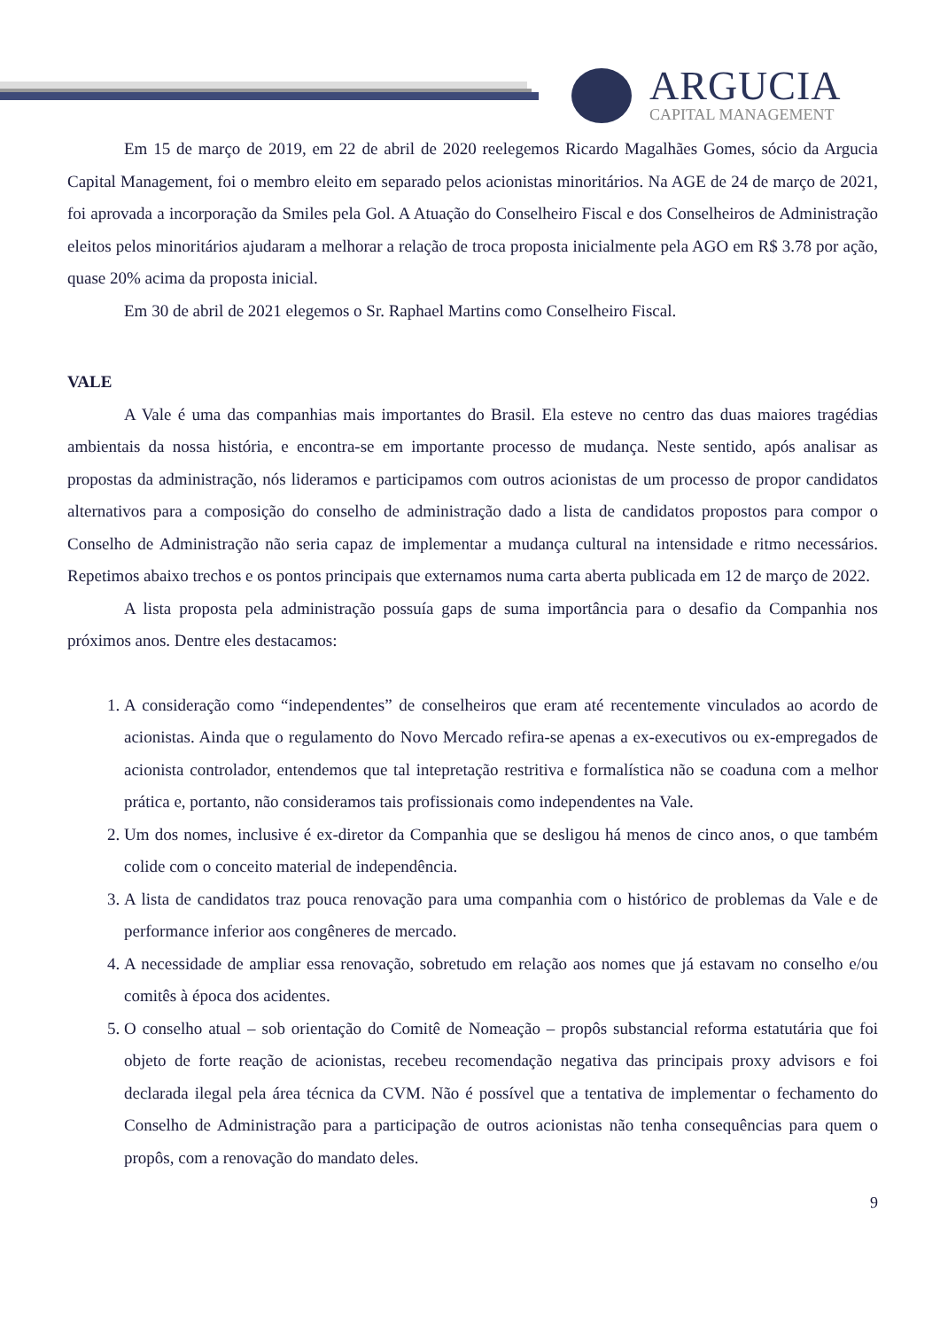ARGUCIA
CAPITAL MANAGEMENT
Em 15 de março de 2019, em 22 de abril de 2020 reelegemos Ricardo Magalhães Gomes, sócio da Argucia Capital Management, foi o membro eleito em separado pelos acionistas minoritários. Na AGE de 24 de março de 2021, foi aprovada a incorporação da Smiles pela Gol. A Atuação do Conselheiro Fiscal e dos Conselheiros de Administração eleitos pelos minoritários ajudaram a melhorar a relação de troca proposta inicialmente pela AGO em R$ 3.78 por ação, quase 20% acima da proposta inicial.
Em 30 de abril de 2021 elegemos o Sr. Raphael Martins como Conselheiro Fiscal.
VALE
A Vale é uma das companhias mais importantes do Brasil. Ela esteve no centro das duas maiores tragédias ambientais da nossa história, e encontra-se em importante processo de mudança. Neste sentido, após analisar as propostas da administração, nós lideramos e participamos com outros acionistas de um processo de propor candidatos alternativos para a composição do conselho de administração dado a lista de candidatos propostos para compor o Conselho de Administração não seria capaz de implementar a mudança cultural na intensidade e ritmo necessários. Repetimos abaixo trechos e os pontos principais que externamos numa carta aberta publicada em 12 de março de 2022.
A lista proposta pela administração possuía gaps de suma importância para o desafio da Companhia nos próximos anos. Dentre eles destacamos:
1. A consideração como “independentes” de conselheiros que eram até recentemente vinculados ao acordo de acionistas. Ainda que o regulamento do Novo Mercado refira-se apenas a ex-executivos ou ex-empregados de acionista controlador, entendemos que tal intepretação restritiva e formalística não se coaduna com a melhor prática e, portanto, não consideramos tais profissionais como independentes na Vale.
2. Um dos nomes, inclusive é ex-diretor da Companhia que se desligou há menos de cinco anos, o que também colide com o conceito material de independência.
3. A lista de candidatos traz pouca renovação para uma companhia com o histórico de problemas da Vale e de performance inferior aos congêneres de mercado.
4. A necessidade de ampliar essa renovação, sobretudo em relação aos nomes que já estavam no conselho e/ou comitês à época dos acidentes.
5. O conselho atual – sob orientação do Comitê de Nomeação – propôs substancial reforma estatutária que foi objeto de forte reação de acionistas, recebeu recomendação negativa das principais proxy advisors e foi declarada ilegal pela área técnica da CVM. Não é possível que a tentativa de implementar o fechamento do Conselho de Administração para a participação de outros acionistas não tenha consequências para quem o propôs, com a renovação do mandato deles.
9